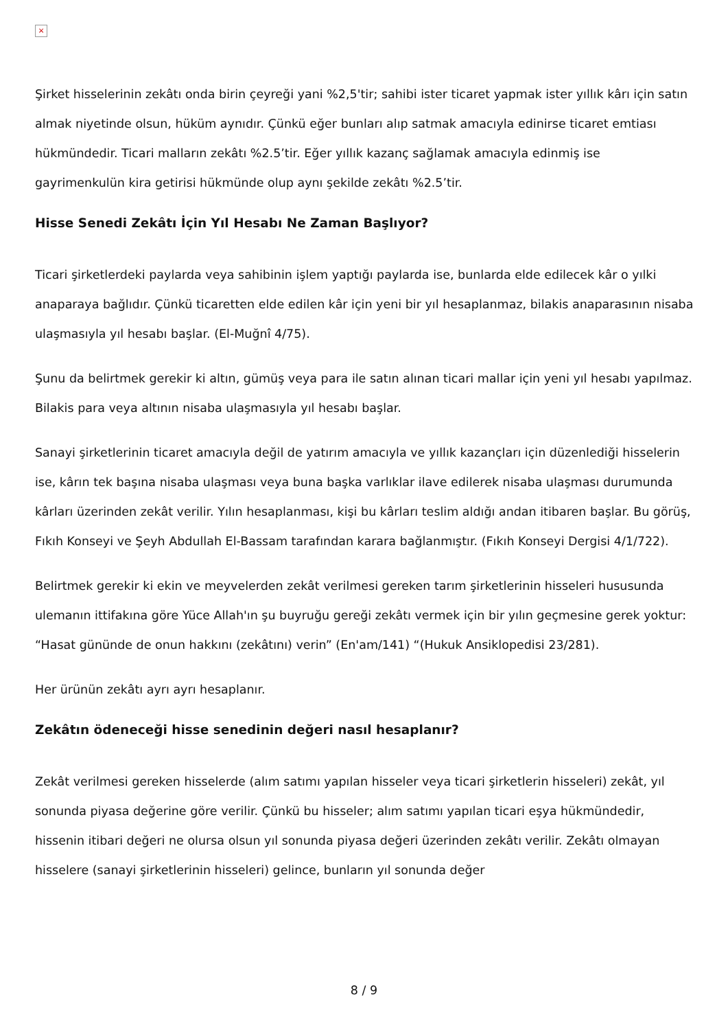×
Şirket hisselerinin zekâtı onda birin çeyreği yani %2,5'tir; sahibi ister ticaret yapmak ister yıllık kârı için satın almak niyetinde olsun, hüküm aynıdır. Çünkü eğer bunları alıp satmak amacıyla edinirse ticaret emtiası hükmündedir. Ticari malların zekâtı %2.5’tir. Eğer yıllık kazanç sağlamak amacıyla edinmiş ise gayrimenkulün kira getirisi hükmünde olup aynı şekilde zekâtı %2.5’tir.
Hisse Senedi Zekâtı İçin Yıl Hesabı Ne Zaman Başlıyor?
Ticari şirketlerdeki paylarda veya sahibinin işlem yaptığı paylarda ise, bunlarda elde edilecek kâr o yılki anaparaya bağlıdır. Çünkü ticaretten elde edilen kâr için yeni bir yıl hesaplanmaz, bilakis anaparasının nisaba ulaşmasıyla yıl hesabı başlar. (El-Muğnî 4/75).
Şunu da belirtmek gerekir ki altın, gümüş veya para ile satın alınan ticari mallar için yeni yıl hesabı yapılmaz. Bilakis para veya altının nisaba ulaşmasıyla yıl hesabı başlar.
Sanayi şirketlerinin ticaret amacıyla değil de yatırım amacıyla ve yıllık kazançları için düzenlediği hisselerin ise, kârın tek başına nisaba ulaşması veya buna başka varlıklar ilave edilerek nisaba ulaşması durumunda kârları üzerinden zekât verilir. Yılın hesaplanması, kişi bu kârları teslim aldığı andan itibaren başlar. Bu görüş, Fıkıh Konseyi ve Şeyh Abdullah El-Bassam tarafından karara bağlanmıştır. (Fıkıh Konseyi Dergisi 4/1/722).
Belirtmek gerekir ki ekin ve meyvelerden zekât verilmesi gereken tarım şirketlerinin hisseleri hususunda ulemanın ittifakına göre Yüce Allah'ın şu buyruğu gereği zekâtı vermek için bir yılın geçmesine gerek yoktur: “Hasat gününde de onun hakkını (zekâtını) verin” (En'am/141) “(Hukuk Ansiklopedisi 23/281).
Her ürünün zekâtı ayrı ayrı hesaplanır.
Zekâtın ödeneceği hisse senedinin değeri nasıl hesaplanır?
Zekât verilmesi gereken hisselerde (alım satımı yapılan hisseler veya ticari şirketlerin hisseleri) zekât, yıl sonunda piyasa değerine göre verilir. Çünkü bu hisseler; alım satımı yapılan ticari eşya hükmündedir, hissenin itibari değeri ne olursa olsun yıl sonunda piyasa değeri üzerinden zekâtı verilir. Zekâtı olmayan hisselere (sanayi şirketlerinin hisseleri) gelince, bunların yıl sonunda değer
8 / 9